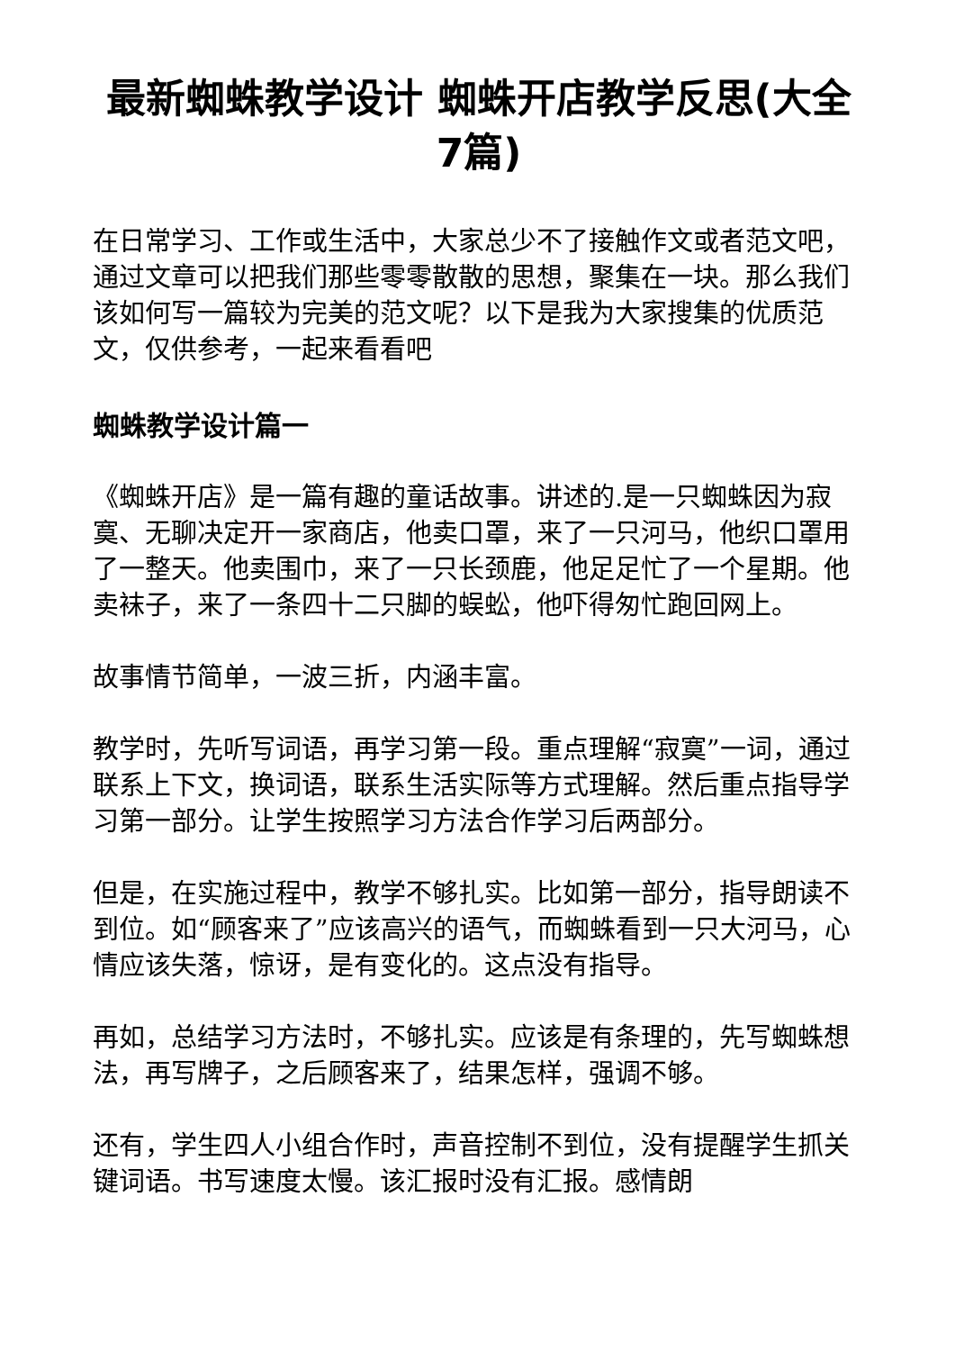最新蜘蛛教学设计 蜘蛛开店教学反思(大全7篇)
在日常学习、工作或生活中，大家总少不了接触作文或者范文吧，通过文章可以把我们那些零零散散的思想，聚集在一块。那么我们该如何写一篇较为完美的范文呢？以下是我为大家搜集的优质范文，仅供参考，一起来看看吧
蜘蛛教学设计篇一
《蜘蛛开店》是一篇有趣的童话故事。讲述的.是一只蜘蛛因为寂寞、无聊决定开一家商店，他卖口罩，来了一只河马，他织口罩用了一整天。他卖围巾，来了一只长颈鹿，他足足忙了一个星期。他卖袜子，来了一条四十二只脚的蜈蚣，他吓得匆忙跑回网上。
故事情节简单，一波三折，内涵丰富。
教学时，先听写词语，再学习第一段。重点理解“寂寞”一词，通过联系上下文，换词语，联系生活实际等方式理解。然后重点指导学习第一部分。让学生按照学习方法合作学习后两部分。
但是，在实施过程中，教学不够扎实。比如第一部分，指导朗读不到位。如“顾客来了”应该高兴的语气，而蜘蛛看到一只大河马，心情应该失落，惊讶，是有变化的。这点没有指导。
再如，总结学习方法时，不够扎实。应该是有条理的，先写蜘蛛想法，再写牌子，之后顾客来了，结果怎样，强调不够。
还有，学生四人小组合作时，声音控制不到位，没有提醒学生抓关键词语。书写速度太慢。该汇报时没有汇报。感情朗